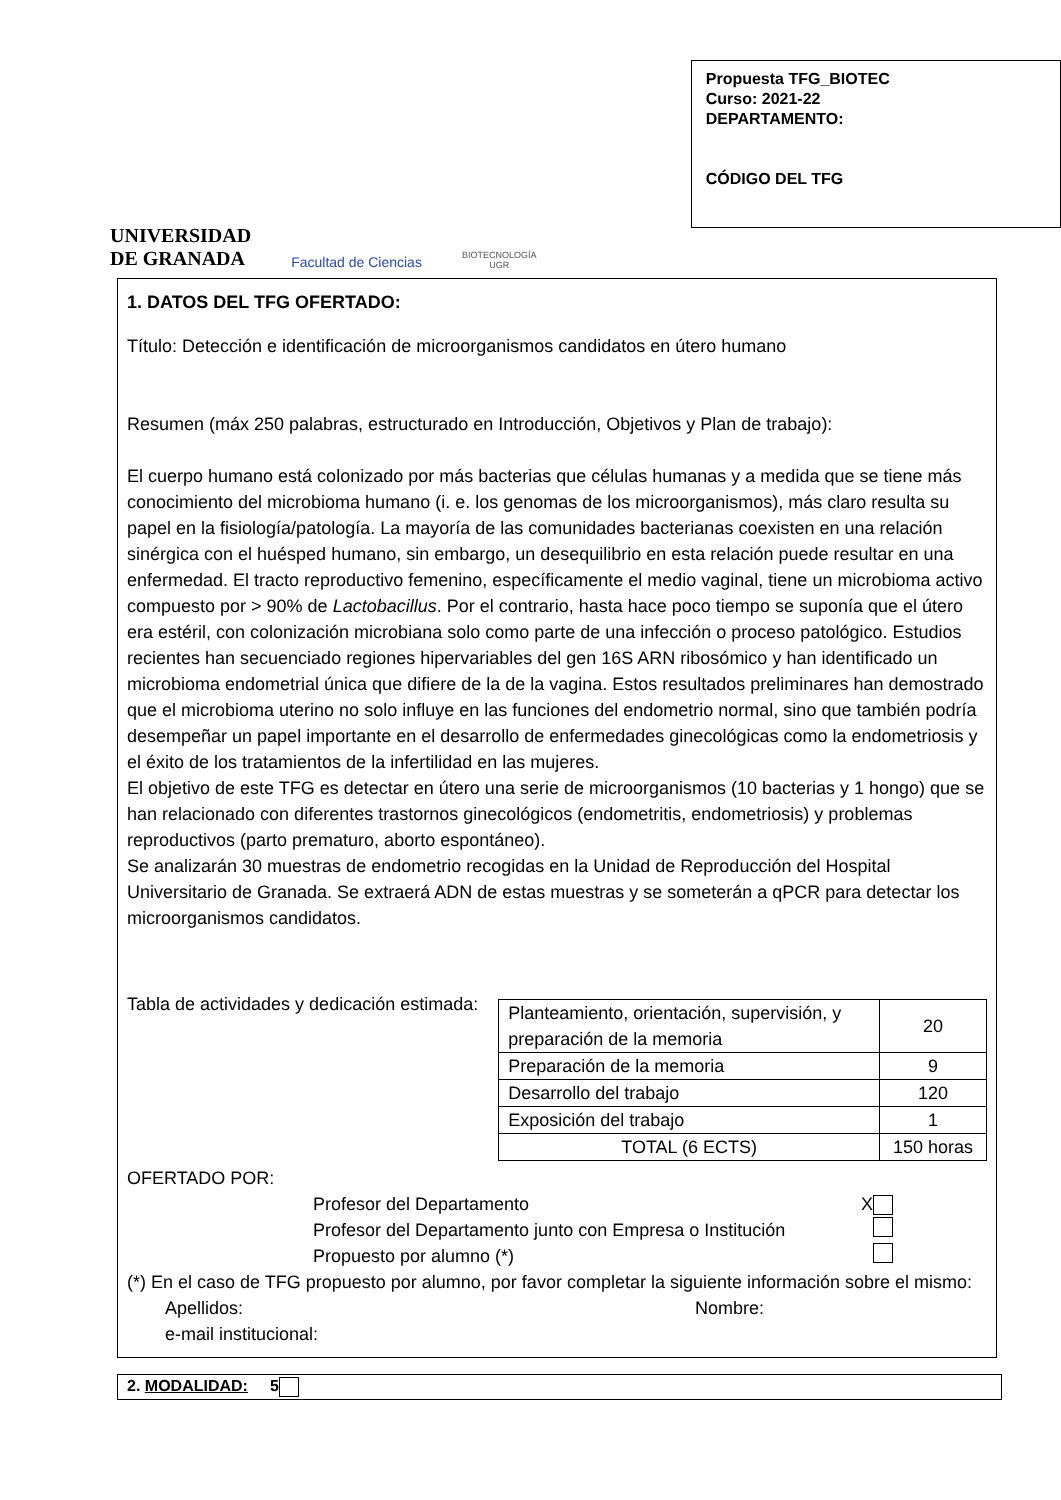UNIVERSIDAD
DE GRANADA
Facultad de Ciencias
BIOTECNOLOGÍA
UGR
Propuesta TFG_BIOTEC
Curso: 2021-22
DEPARTAMENTO:
CÓDIGO DEL TFG
1. DATOS DEL TFG OFERTADO:
Título: Detección e identificación de microorganismos candidatos en útero humano
Resumen (máx 250 palabras, estructurado en Introducción, Objetivos y Plan de trabajo):
El cuerpo humano está colonizado por más bacterias que células humanas y a medida que se tiene más conocimiento del microbioma humano (i. e. los genomas de los microorganismos), más claro resulta su papel en la fisiología/patología. La mayoría de las comunidades bacterianas coexisten en una relación sinérgica con el huésped humano, sin embargo, un desequilibrio en esta relación puede resultar en una enfermedad. El tracto reproductivo femenino, específicamente el medio vaginal, tiene un microbioma activo compuesto por > 90% de Lactobacillus. Por el contrario, hasta hace poco tiempo se suponía que el útero era estéril, con colonización microbiana solo como parte de una infección o proceso patológico. Estudios recientes han secuenciado regiones hipervariables del gen 16S ARN ribosómico y han identificado un microbioma endometrial única que difiere de la de la vagina. Estos resultados preliminares han demostrado que el microbioma uterino no solo influye en las funciones del endometrio normal, sino que también podría desempeñar un papel importante en el desarrollo de enfermedades ginecológicas como la endometriosis y el éxito de los tratamientos de la infertilidad en las mujeres.
El objetivo de este TFG es detectar en útero una serie de microorganismos (10 bacterias y 1 hongo) que se han relacionado con diferentes trastornos ginecológicos (endometritis, endometriosis) y problemas reproductivos (parto prematuro, aborto espontáneo).
Se analizarán 30 muestras de endometrio recogidas en la Unidad de Reproducción del Hospital Universitario de Granada. Se extraerá ADN de estas muestras y se someterán a qPCR para detectar los microorganismos candidatos.
Tabla de actividades y dedicación estimada:
| Planteamiento, orientación, supervisión, y preparación de la memoria | 20 |
| Preparación de la memoria | 9 |
| Desarrollo del trabajo | 120 |
| Exposición del trabajo | 1 |
| TOTAL (6 ECTS) | 150 horas |
OFERTADO POR:
Profesor del Departamento X
Profesor del Departamento junto con Empresa o Institución
Propuesto por alumno (*)
(*) En el caso de TFG propuesto por alumno, por favor completar la siguiente información sobre el mismo:
Apellidos: Nombre:
e-mail institucional:
2. MODALIDAD: 5